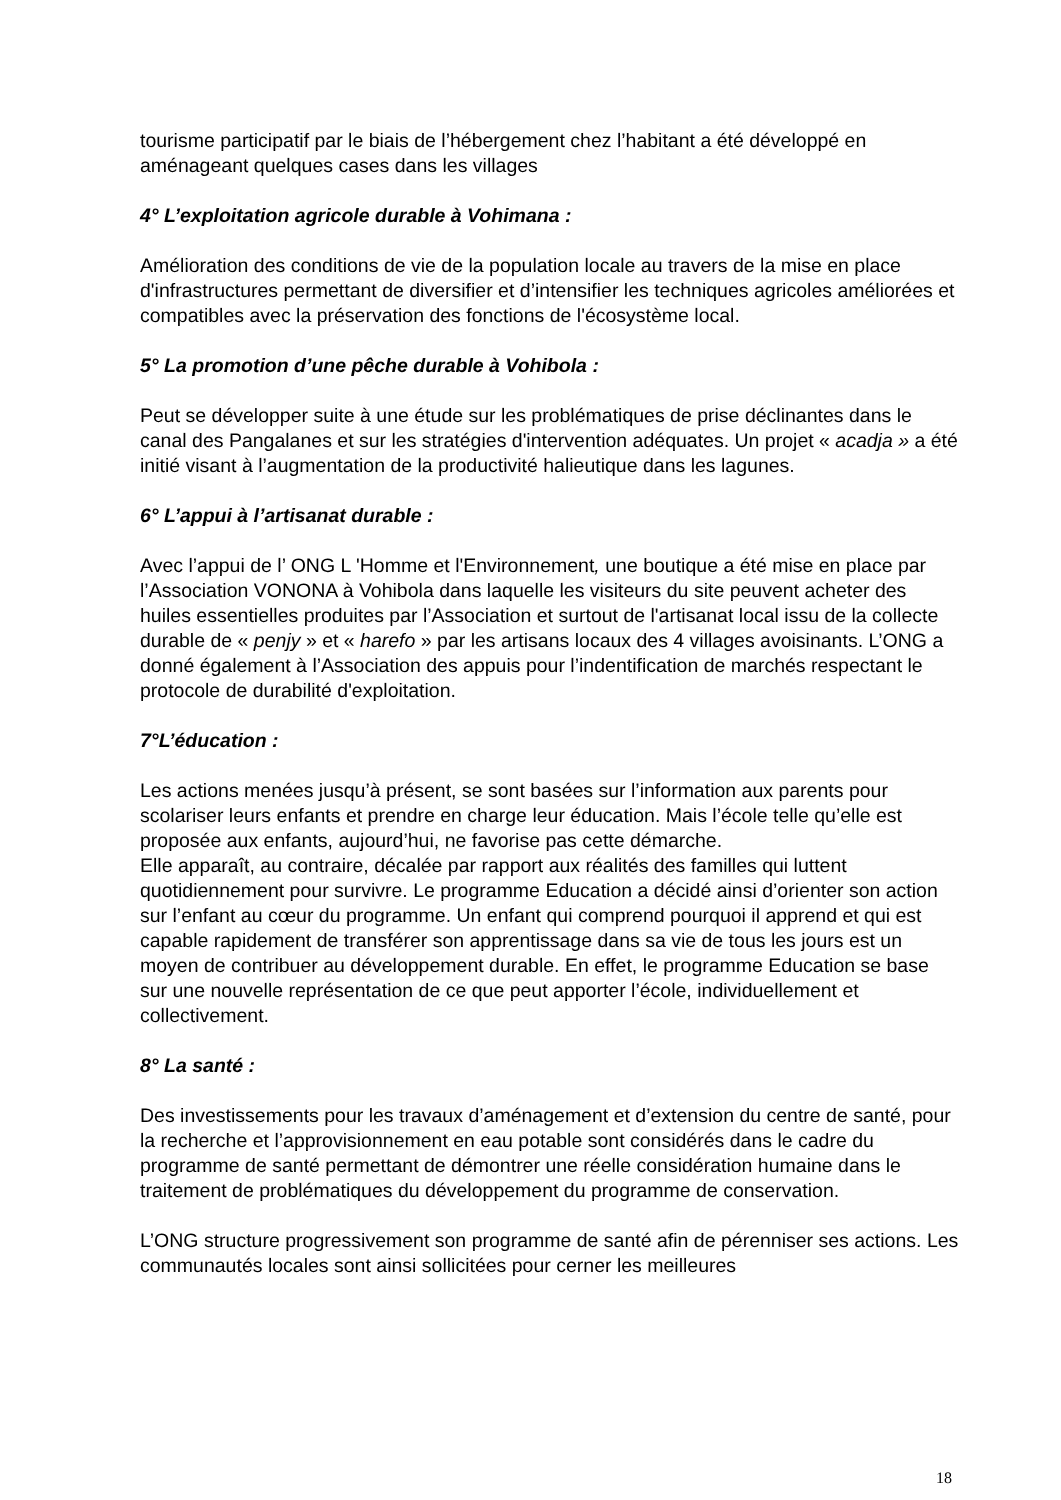tourisme participatif par le biais de l’hébergement chez l’habitant a été développé en aménageant quelques cases dans les villages
4° L’exploitation agricole durable à Vohimana :
Amélioration des conditions de vie de la population locale au travers de la mise en place d'infrastructures permettant de diversifier et d’intensifier les techniques agricoles améliorées et compatibles avec la préservation des fonctions de l'écosystème local.
5° La promotion d’une pêche durable à Vohibola :
Peut se développer suite à une étude sur les problématiques de prise déclinantes dans le canal des Pangalanes et sur les stratégies d'intervention adéquates. Un projet « acadja » a été initié visant à l’augmentation de la productivité halieutique dans les lagunes.
6° L’appui à l’artisanat durable :
Avec l’appui de l’ ONG L 'Homme et l'Environnement, une boutique a été mise en place par l’Association VONONA à Vohibola dans laquelle les visiteurs du site peuvent acheter des huiles essentielles produites par l’Association et surtout de l'artisanat local issu de la collecte durable de « penjy » et « harefo » par les artisans locaux des 4 villages avoisinants. L’ONG a donné également à l’Association des appuis pour l’indentification de marchés respectant le protocole de durabilité d'exploitation.
7°L’éducation :
Les actions menées jusqu’à présent, se sont basées sur l’information aux parents pour scolariser leurs enfants et prendre en charge leur éducation. Mais l’école telle qu’elle est proposée aux enfants, aujourd’hui, ne favorise pas cette démarche.
Elle apparaît, au contraire, décalée par rapport aux réalités des familles qui luttent quotidiennement pour survivre. Le programme Education a décidé ainsi d’orienter son action sur l’enfant au cœur du programme. Un enfant qui comprend pourquoi il apprend et qui est capable rapidement de transférer son apprentissage dans sa vie de tous les jours est un moyen de contribuer au développement durable. En effet, le programme Education se base sur une nouvelle représentation de ce que peut apporter l’école, individuellement et collectivement.
8° La santé :
Des investissements pour les travaux d’aménagement et d’extension du centre de santé, pour la recherche et l’approvisionnement en eau potable sont considérés dans le cadre du programme de santé permettant de démontrer une réelle considération humaine dans le traitement de problématiques du développement du programme de conservation.
L’ONG structure progressivement son programme de santé afin de pérenniser ses actions. Les communautés locales sont ainsi sollicitées pour cerner les meilleures
18